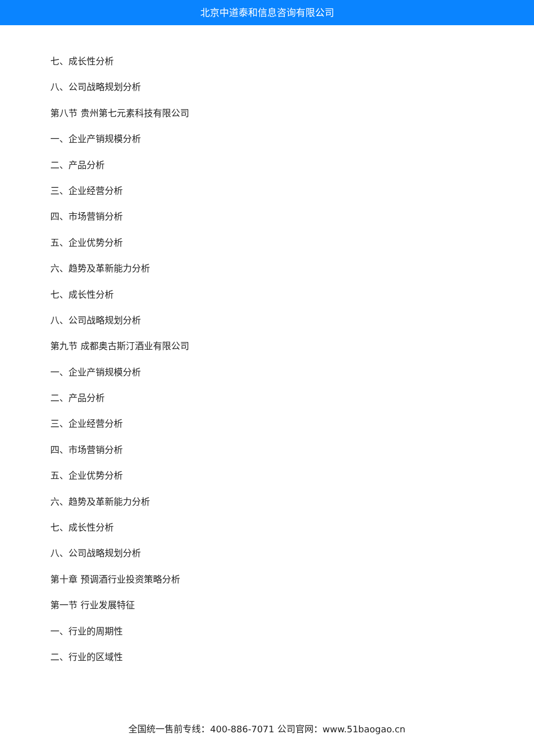北京中道泰和信息咨询有限公司
七、成长性分析
八、公司战略规划分析
第八节 贵州第七元素科技有限公司
一、企业产销规模分析
二、产品分析
三、企业经营分析
四、市场营销分析
五、企业优势分析
六、趋势及革新能力分析
七、成长性分析
八、公司战略规划分析
第九节 成都奥古斯汀酒业有限公司
一、企业产销规模分析
二、产品分析
三、企业经营分析
四、市场营销分析
五、企业优势分析
六、趋势及革新能力分析
七、成长性分析
八、公司战略规划分析
第十章 预调酒行业投资策略分析
第一节 行业发展特征
一、行业的周期性
二、行业的区域性
全国统一售前专线：400-886-7071 公司官网：www.51baogao.cn